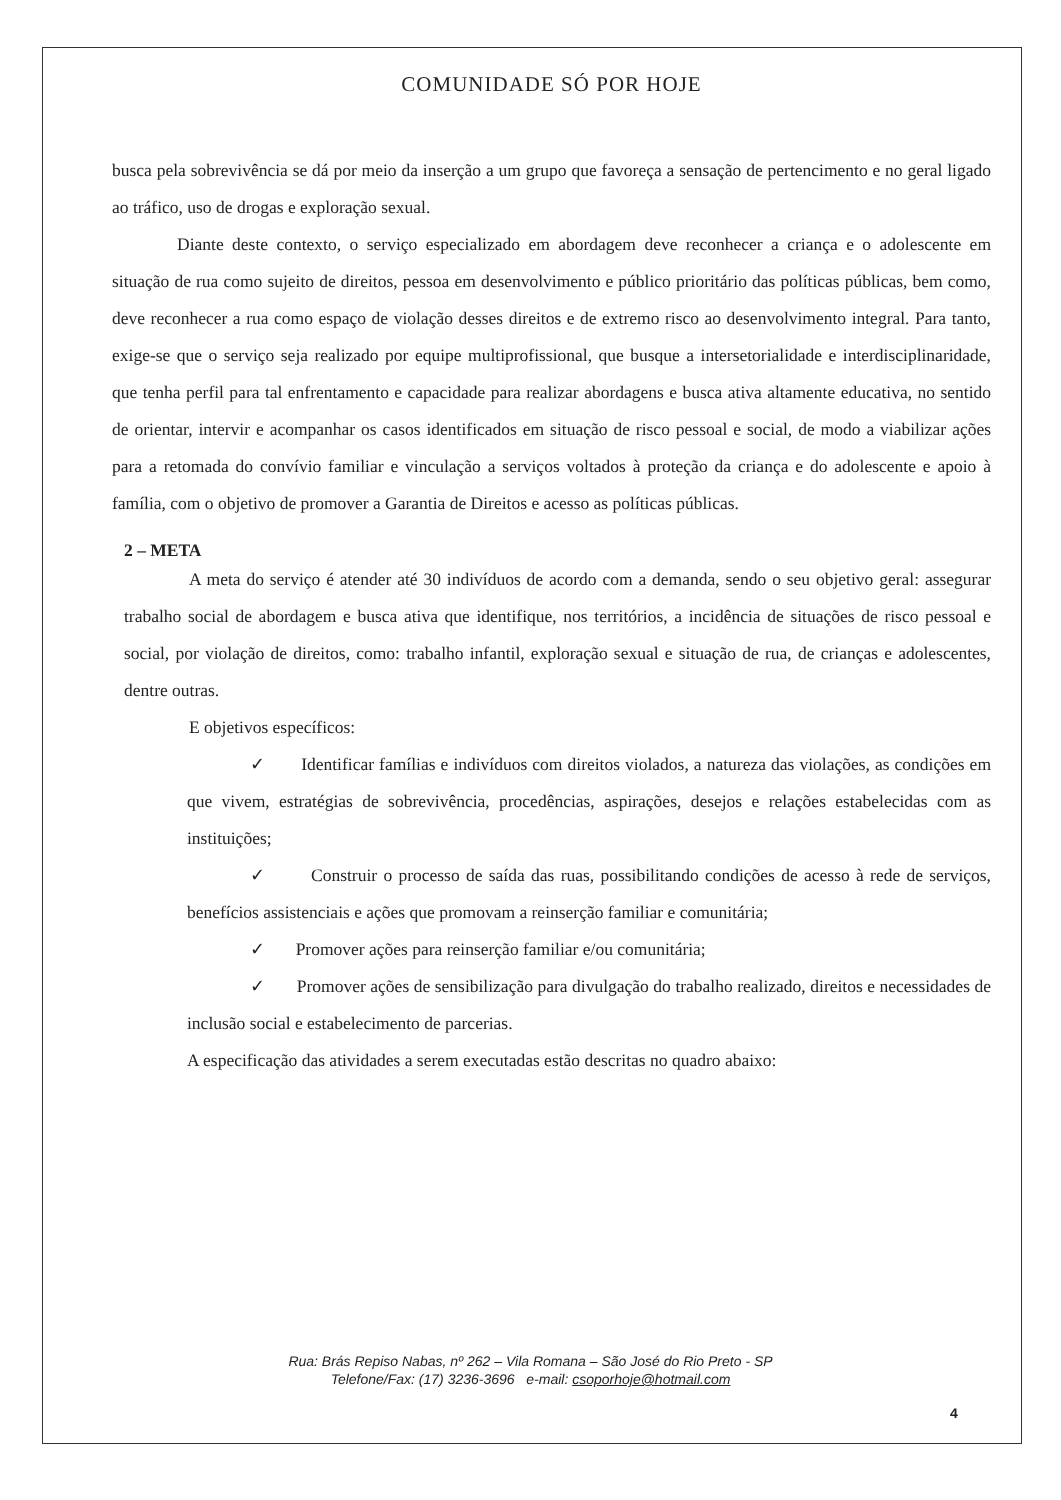COMUNIDADE SÓ POR HOJE
busca pela sobrevivência se dá por meio da inserção a um grupo que favoreça a sensação de pertencimento e no geral ligado ao tráfico, uso de drogas e exploração sexual.
Diante deste contexto, o serviço especializado em abordagem deve reconhecer a criança e o adolescente em situação de rua como sujeito de direitos, pessoa em desenvolvimento e público prioritário das políticas públicas, bem como, deve reconhecer a rua como espaço de violação desses direitos e de extremo risco ao desenvolvimento integral. Para tanto, exige-se que o serviço seja realizado por equipe multiprofissional, que busque a intersetorialidade e interdisciplinaridade, que tenha perfil para tal enfrentamento e capacidade para realizar abordagens e busca ativa altamente educativa, no sentido de orientar, intervir e acompanhar os casos identificados em situação de risco pessoal e social, de modo a viabilizar ações para a retomada do convívio familiar e vinculação a serviços voltados à proteção da criança e do adolescente e apoio à família, com o objetivo de promover a Garantia de Direitos e acesso as políticas públicas.
2 – META
A meta do serviço é atender até 30 indivíduos de acordo com a demanda, sendo o seu objetivo geral: assegurar trabalho social de abordagem e busca ativa que identifique, nos territórios, a incidência de situações de risco pessoal e social, por violação de direitos, como: trabalho infantil, exploração sexual e situação de rua, de crianças e adolescentes, dentre outras.
E objetivos específicos:
✓ Identificar famílias e indivíduos com direitos violados, a natureza das violações, as condições em que vivem, estratégias de sobrevivência, procedências, aspirações, desejos e relações estabelecidas com as instituições;
✓ Construir o processo de saída das ruas, possibilitando condições de acesso à rede de serviços, benefícios assistenciais e ações que promovam a reinserção familiar e comunitária;
✓ Promover ações para reinserção familiar e/ou comunitária;
✓ Promover ações de sensibilização para divulgação do trabalho realizado, direitos e necessidades de inclusão social e estabelecimento de parcerias.
A especificação das atividades a serem executadas estão descritas no quadro abaixo:
Rua: Brás Repiso Nabas, nº 262 – Vila Romana – São José do Rio Preto - SP
Telefone/Fax: (17) 3236-3696 e-mail: csoporhoje@hotmail.com
4